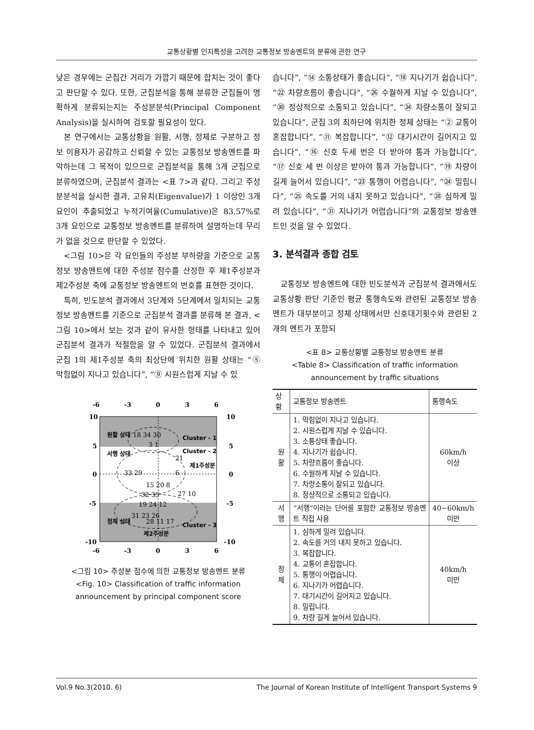교통상황별 인지특성을 고려한 교통정보 방송멘트의 분류에 관한 연구
낮은 경우에는 군집간 거리가 가깝기 때문에 합치는 것이 좋다고 판단할 수 있다. 또한, 군집분석을 통해 분류한 군집들이 명확하게 분류되는지는 주성분분석(Principal Component Analysis)을 실시하여 검토할 필요성이 있다.
본 연구에서는 교통상황을 원활, 서행, 정체로 구분하고 정보 이용자가 공감하고 신뢰할 수 있는 교통정보 방송멘트를 파악하는데 그 목적이 있으므로 군집분석을 통해 3개 군집으로 분류하였으며, 군집분석 결과는 <표 7>과 같다. 그리고 주성분분석을 실시한 결과, 고유치(Eigenvalue)가 1 이상인 3개 요인이 추출되었고 누적기여율(Cumulative)은 83.57%로 3개 요인으로 교통정보 방송멘트를 분류하여 설명하는데 무리가 없을 것으로 판단할 수 있었다.
<그림 10>은 각 요인들의 주성분 부하량을 기준으로 교통정보 방송멘트에 대한 주성분 점수를 산정한 후 제1주성분과 제2주성분 축에 교통정보 방송멘트의 번호를 표현한 것이다.
특히, 빈도분석 결과에서 3단계와 5단계에서 일치되는 교통정보 방송멘트를 기준으로 군집분석 결과를 분류해 본 결과, <그림 10>에서 보는 것과 같이 유사한 형태를 나타내고 있어 군집분석 결과가 적절함을 알 수 있었다. 군집분석 결과에서 군집 1의 제1주성분 축의 최상단에 위치한 원활 상태는 “⑤ 막힘없이 지나고 있습니다”, “⑨ 시원스럽게 지날 수 있
-6
-3
0
3
6
10
10
5
5
0
0
-5
-5
-10
-10
-6
-3
0
3
6
원활 상태
Cluster - 1
서행 상태
Cluster - 2
제1주성분
정체 상태
Cluster - 3
제2주성분
18 34 30
3 1
21
33 29
6
15 20 8
27 10
32 35
19 24 12
31 23 26
28 11 17
<그림 10> 주성분 점수에 의한 교통정보 방송멘트 분류
<Fig. 10> Classification of traffic information announcement by principal component score
습니다”, “⑭ 소통상태가 좋습니다”, “⑱ 지나기가 쉽습니다”, “㉒ 차량흐름이 좋습니다”, “㉖ 수월하게 지날 수 있습니다”, “㉚ 정상적으로 소통되고 있습니다”, “㉞ 차량소통이 잘되고 있습니다”, 군집 3의 최하단에 위치한 정체 상태는 “② 교통이 혼잡합니다”, “⑪ 복잡합니다”, “⑫ 대기시간이 길어지고 있습니다”, “⑯ 신호 두세 번은 더 받아야 통과 가능합니다”, “⑰ 신호 세 번 이상은 받아야 통과 가능합니다”, “⑲ 차량이 길게 늘어서 있습니다”, “㉓ 통행이 어렵습니다”, “㉔ 밀립니다”, “㉕ 속도를 거의 내지 못하고 있습니다”, “㉘ 심하게 밀려 있습니다”, “㉛ 지나기가 어렵습니다”의 교통정보 방송멘트인 것을 알 수 있었다.
3. 분석결과 종합 검토
교통정보 방송멘트에 대한 빈도분석과 군집분석 결과에서도 교통상황 판단 기준인 평균 통행속도와 관련된 교통정보 방송멘트가 대부분이고 정체 상태에서만 신호대기횟수와 관련된 2개의 멘트가 포함되
<표 8> 교통상황별 교통정보 방송멘트 분류
<Table 8> Classification of traffic information announcement by traffic situations
| 상황 | 교통정보 방송멘트 | 통행속도 |
| --- | --- | --- |
| 원활 | 1. 막힘없이 지나고 있습니다. 2. 시원스럽게 지날 수 있습니다. 3. 소통상태 좋습니다. 4. 지나기가 쉽습니다. 5. 차량흐름이 좋습니다. 6. 수월하게 지날 수 있습니다. 7. 차량소통이 잘되고 있습니다. 8. 정상적으로 소통되고 있습니다. | 60km/h 이상 |
| 서행 | “서행”이라는 단어를 포함한 교통정보 방송멘트 직접 사용 | 40~60km/h 미만 |
| 정체 | 1. 심하게 밀려 있습니다. 2. 속도를 거의 내지 못하고 있습니다. 3. 복잡합니다. 4. 교통이 혼잡합니다. 5. 통행이 어렵습니다. 6. 지나기가 어렵습니다. 7. 대기시간이 길어지고 있습니다. 8. 밀립니다. 9. 차량 길게 늘어서 있습니다. | 40km/h 미만 |
Vol.9 No.3(2010. 6) The Journal of Korean Institute of Intelligent Transport Systems 9